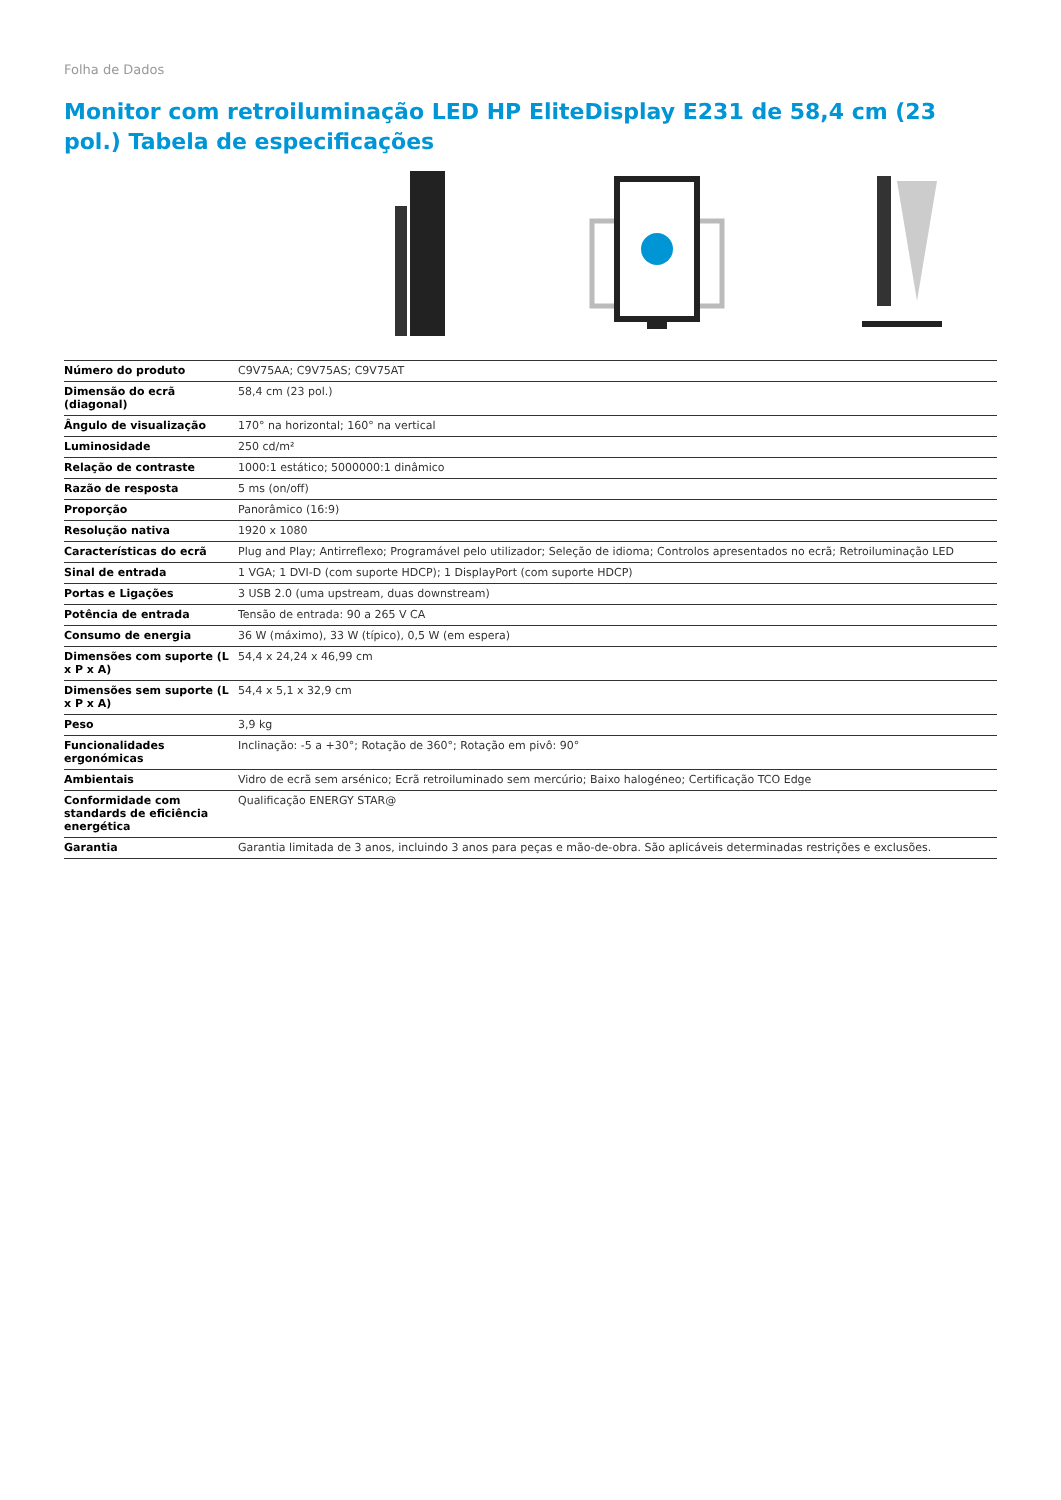Folha de Dados
Monitor com retroiluminação LED HP EliteDisplay E231 de 58,4 cm (23 pol.) Tabela de especificações
| Número do produto | C9V75AA; C9V75AS; C9V75AT |
| Dimensão do ecrã (diagonal) | 58,4 cm (23 pol.) |
| Ângulo de visualização | 170° na horizontal; 160° na vertical |
| Luminosidade | 250 cd/m² |
| Relação de contraste | 1000:1 estático; 5000000:1 dinâmico |
| Razão de resposta | 5 ms (on/off) |
| Proporção | Panorâmico (16:9) |
| Resolução nativa | 1920 x 1080 |
| Características do ecrã | Plug and Play; Antirreflexo; Programável pelo utilizador; Seleção de idioma; Controlos apresentados no ecrã; Retroiluminação LED |
| Sinal de entrada | 1 VGA; 1 DVI-D (com suporte HDCP); 1 DisplayPort (com suporte HDCP) |
| Portas e Ligações | 3 USB 2.0 (uma upstream, duas downstream) |
| Potência de entrada | Tensão de entrada: 90 a 265 V CA |
| Consumo de energia | 36 W (máximo), 33 W (típico), 0,5 W (em espera) |
| Dimensões com suporte (L x P x A) | 54,4 x 24,24 x 46,99 cm |
| Dimensões sem suporte (L x P x A) | 54,4 x 5,1 x 32,9 cm |
| Peso | 3,9 kg |
| Funcionalidades ergonómicas | Inclinação: -5 a +30°; Rotação de 360°; Rotação em pivô: 90° |
| Ambientais | Vidro de ecrã sem arsénico; Ecrã retroiluminado sem mercúrio; Baixo halogéneo; Certificação TCO Edge |
| Conformidade com standards de eficiência energética | Qualificação ENERGY STAR@ |
| Garantia | Garantia limitada de 3 anos, incluindo 3 anos para peças e mão-de-obra. São aplicáveis determinadas restrições e exclusões. |